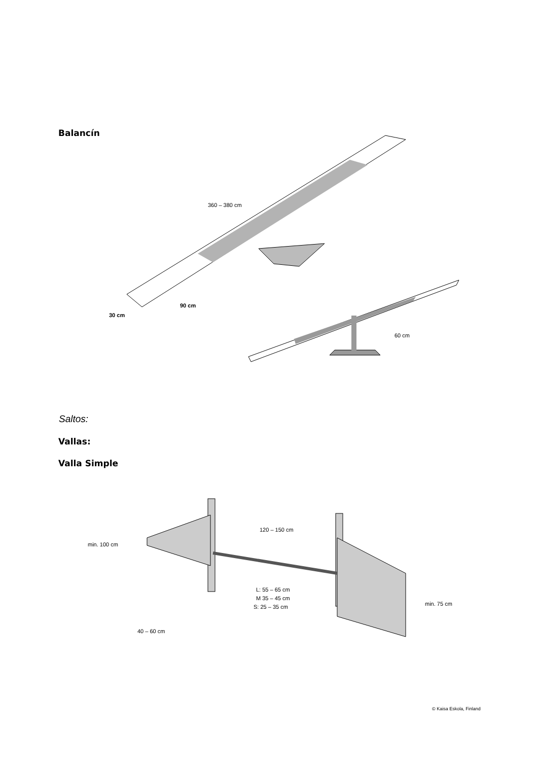Balancín
Saltos:
Vallas:
Valla Simple
360 – 380 cm
90 cm
30 cm
60 cm
120 – 150 cm
min. 100 cm
L: 55 – 65 cm
M 35 – 45 cm
S: 25 – 35 cm
40 – 60 cm
min. 75 cm
© Kaisa Eskola, Finland